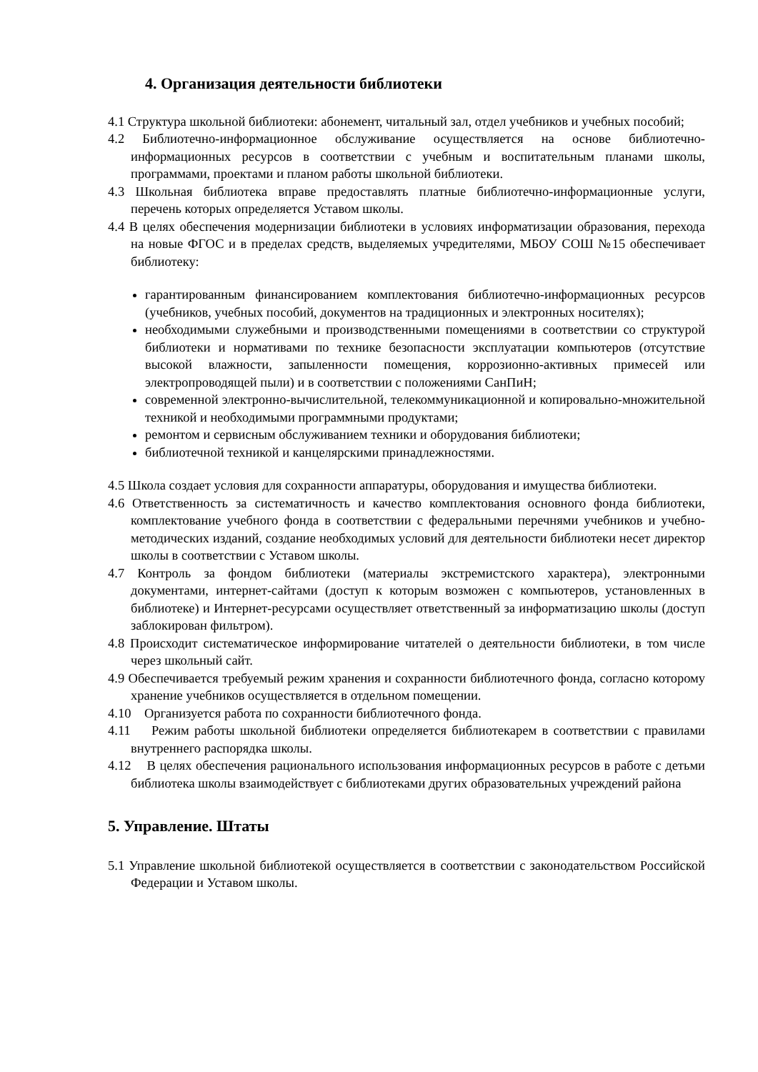4. Организация деятельности библиотеки
4.1 Структура школьной библиотеки: абонемент, читальный зал, отдел учебников и учебных пособий;
4.2 Библиотечно-информационное обслуживание осуществляется на основе библиотечно-информационных ресурсов в соответствии с учебным и воспитательным планами школы, программами, проектами и планом работы школьной библиотеки.
4.3 Школьная библиотека вправе предоставлять платные библиотечно-информационные услуги, перечень которых определяется Уставом школы.
4.4 В целях обеспечения модернизации библиотеки в условиях информатизации образования, перехода на новые ФГОС и в пределах средств, выделяемых учредителями, МБОУ СОШ №15 обеспечивает библиотеку:
гарантированным финансированием комплектования библиотечно-информационных ресурсов (учебников, учебных пособий, документов на традиционных и электронных носителях);
необходимыми служебными и производственными помещениями в соответствии со структурой библиотеки и нормативами по технике безопасности эксплуатации компьютеров (отсутствие высокой влажности, запыленности помещения, коррозионно-активных примесей или электропроводящей пыли) и в соответствии с положениями СанПиН;
современной электронно-вычислительной, телекоммуникационной и копировально-множительной техникой и необходимыми программными продуктами;
ремонтом и сервисным обслуживанием техники и оборудования библиотеки;
библиотечной техникой и канцелярскими принадлежностями.
4.5 Школа создает условия для сохранности аппаратуры, оборудования и имущества библиотеки.
4.6 Ответственность за систематичность и качество комплектования основного фонда библиотеки, комплектование учебного фонда в соответствии с федеральными перечнями учебников и учебно-методических изданий, создание необходимых условий для деятельности библиотеки несет директор школы в соответствии с Уставом школы.
4.7 Контроль за фондом библиотеки (материалы экстремистского характера), электронными документами, интернет-сайтами (доступ к которым возможен с компьютеров, установленных в библиотеке) и Интернет-ресурсами осуществляет ответственный за информатизацию школы (доступ заблокирован фильтром).
4.8 Происходит систематическое информирование читателей о деятельности библиотеки, в том числе через школьный сайт.
4.9 Обеспечивается требуемый режим хранения и сохранности библиотечного фонда, согласно которому хранение учебников осуществляется в отдельном помещении.
4.10 Организуется работа по сохранности библиотечного фонда.
4.11 Режим работы школьной библиотеки определяется библиотекарем в соответствии с правилами внутреннего распорядка школы.
4.12 В целях обеспечения рационального использования информационных ресурсов в работе с детьми библиотека школы взаимодействует с библиотеками других образовательных учреждений района
5. Управление. Штаты
5.1 Управление школьной библиотекой осуществляется в соответствии с законодательством Российской Федерации и Уставом школы.